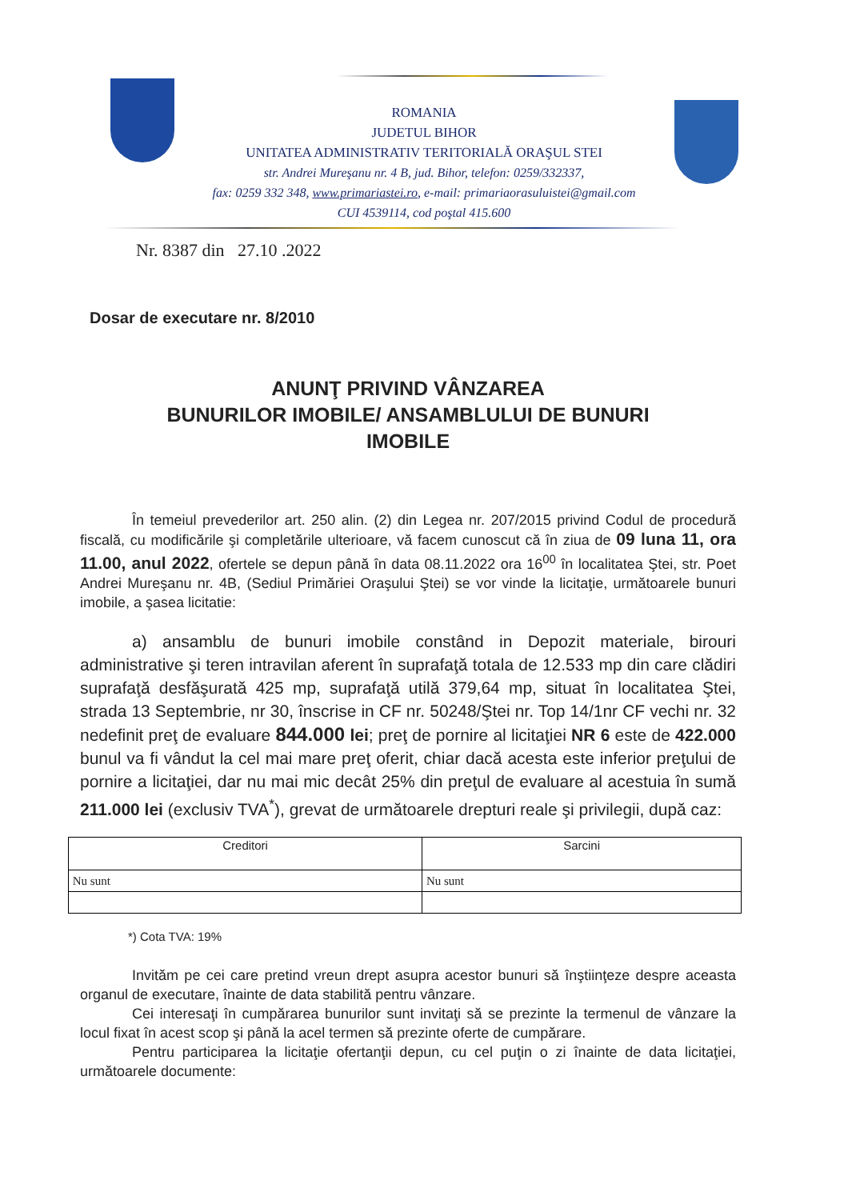ROMANIA
JUDETUL BIHOR
UNITATEA ADMINISTRATIV TERITORIALĂ ORAŞUL STEI
str. Andrei Mureşanu nr. 4 B, jud. Bihor, telefon: 0259/332337,
fax: 0259 332 348, www.primariastei.ro, e-mail: primariaorasuluistei@gmail.com
CUI 4539114, cod poştal 415.600
Nr. 8387 din 27.10 .2022
Dosar de executare nr. 8/2010
ANUNŢ PRIVIND VÂNZAREA
BUNURILOR IMOBILE/ ANSAMBLULUI DE BUNURI
IMOBILE
În temeiul prevederilor art. 250 alin. (2) din Legea nr. 207/2015 privind Codul de procedură fiscală, cu modificările şi completările ulterioare, vă facem cunoscut că în ziua de 09 luna 11, ora 11.00, anul 2022, ofertele se depun până în data 08.11.2022 ora 16<sup>00</sup> în localitatea Ştei, str. Poet Andrei Mureşanu nr. 4B, (Sediul Primăriei Oraşului Ştei) se vor vinde la licitaţie, următoarele bunuri imobile, a şasea licitatie:
a) ansamblu de bunuri imobile constând in Depozit materiale, birouri administrative şi teren intravilan aferent în suprafaţă totala de 12.533 mp din care clădiri suprafaţă desfăşurată 425 mp, suprafaţă utilă 379,64 mp, situat în localitatea Ştei, strada 13 Septembrie, nr 30, înscrise in CF nr. 50248/Ştei nr. Top 14/1nr CF vechi nr. 32 nedefinit preţ de evaluare 844.000 lei; preţ de pornire al licitaţiei NR 6 este de 422.000 bunul va fi vândut la cel mai mare preţ oferit, chiar dacă acesta este inferior preţului de pornire a licitaţiei, dar nu mai mic decât 25% din preţul de evaluare al acestuia în sumă 211.000 lei (exclusiv TVA<sup>*</sup>), grevat de următoarele drepturi reale şi privilegii, după caz:
| Creditori | Sarcini |
| Nu sunt | Nu sunt |
*) Cota TVA: 19%
Invităm pe cei care pretind vreun drept asupra acestor bunuri să înştiinţeze despre aceasta organul de executare, înainte de data stabilită pentru vânzare.
Cei interesaţi în cumpărarea bunurilor sunt invitaţi să se prezinte la termenul de vânzare la locul fixat în acest scop şi până la acel termen să prezinte oferte de cumpărare.
Pentru participarea la licitaţie ofertanţii depun, cu cel puţin o zi înainte de data licitaţiei, următoarele documente: